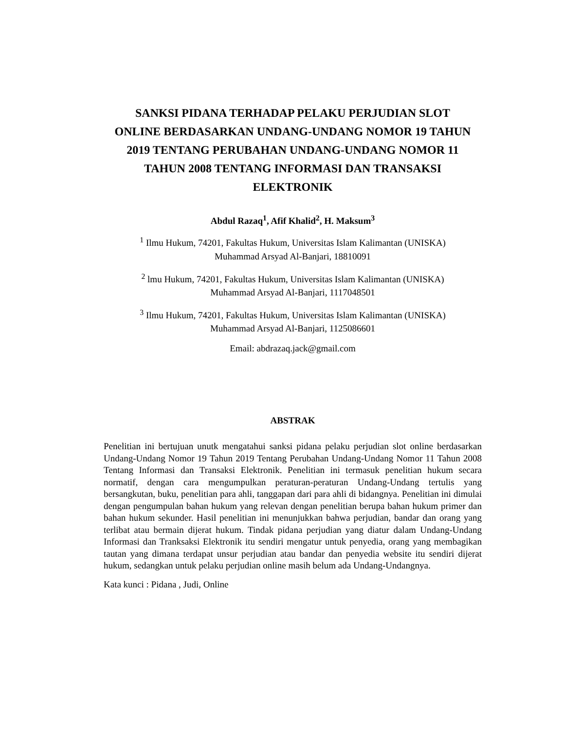SANKSI PIDANA TERHADAP PELAKU PERJUDIAN SLOT ONLINE BERDASARKAN UNDANG-UNDANG NOMOR 19 TAHUN 2019 TENTANG PERUBAHAN UNDANG-UNDANG NOMOR 11 TAHUN 2008 TENTANG INFORMASI DAN TRANSAKSI ELEKTRONIK
Abdul Razaq<sup>1</sup>, Afif Khalid<sup>2</sup>, H. Maksum<sup>3</sup>
<sup>1</sup> Ilmu Hukum, 74201, Fakultas Hukum, Universitas Islam Kalimantan (UNISKA)
Muhammad Arsyad Al-Banjari, 18810091
<sup>2</sup> lmu Hukum, 74201, Fakultas Hukum, Universitas Islam Kalimantan (UNISKA)
Muhammad Arsyad Al-Banjari, 1117048501
<sup>3</sup> Ilmu Hukum, 74201, Fakultas Hukum, Universitas Islam Kalimantan (UNISKA)
Muhammad Arsyad Al-Banjari, 1125086601
Email: abdrazaq.jack@gmail.com
ABSTRAK
Penelitian ini bertujuan unutk mengatahui sanksi pidana pelaku perjudian slot online berdasarkan Undang-Undang Nomor 19 Tahun 2019 Tentang Perubahan Undang-Undang Nomor 11 Tahun 2008 Tentang Informasi dan Transaksi Elektronik. Penelitian ini termasuk penelitian hukum secara normatif, dengan cara mengumpulkan peraturan-peraturan Undang-Undang tertulis yang bersangkutan, buku, penelitian para ahli, tanggapan dari para ahli di bidangnya. Penelitian ini dimulai dengan pengumpulan bahan hukum yang relevan dengan penelitian berupa bahan hukum primer dan bahan hukum sekunder. Hasil penelitian ini menunjukkan bahwa perjudian, bandar dan orang yang terlibat atau bermain dijerat hukum. Tindak pidana perjudian yang diatur dalam Undang-Undang Informasi dan Tranksaksi Elektronik itu sendiri mengatur untuk penyedia, orang yang membagikan tautan yang dimana terdapat unsur perjudian atau bandar dan penyedia website itu sendiri dijerat hukum, sedangkan untuk pelaku perjudian online masih belum ada Undang-Undangnya.
Kata kunci : Pidana , Judi, Online